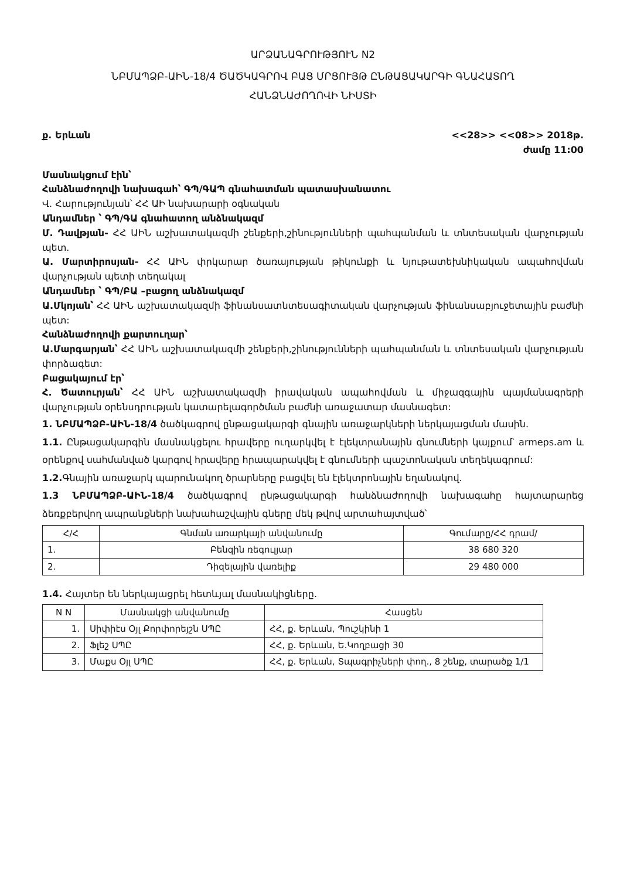ԱՐՁԱՆԱԳՐՈՒԹՅՈՒՆ N2
ՆԲՄԱՊՁԲ-ԱԻՆ-18/4 ԾԱԾԿԱԳՐՈՎ ԲԱՑ ՄՐՑՈՒՅԹ ԸՆԹԱՑԱԿԱՐԳԻ ԳՆԱՀԱՏՈՂ
ՀԱՆՁՆԱԺՈՂՈՎԻ ՆԻՍՏԻ
ք. Երևան <<28>> <<08>> 2018թ.
ժամը 11:00
Մասնակցում էին՝
Հանձնաժողովի նախագահ՝ ԳՊ/ԳԱՊ գնահատման պատասխանատու
Վ. Հարությունյան՝ ՀՀ ԱԻ նախարարի օգնական
Անդամներ ՝ ԳՊ/ԳԱ գնահատող անձնակազմ
Մ. Դավթյան- ՀՀ ԱԻՆ աշխատակազմի շենքերի,շինությունների պահպանման և տնտեսական վարչության պետ.
Ա. Մարտիրոսյան- ՀՀ ԱԻՆ փրկարար ծառայության թիկունքի և նյութատեխնիկական ապահովման վարչության պետի տեղակալ
Անդամներ ՝ ԳՊ/ԲԱ –բացող անձնակազմ
Ա.Մկոյան՝ ՀՀ ԱԻՆ աշխատակազմի ֆինանսատնտեսագիտական վարչության ֆինանսաբյուջետային բաժնի պետ:
Հանձնաժողովի քարտուղար՝
Ա.Մարգարյան՝ ՀՀ ԱԻՆ աշխատակազմի շենքերի,շինությունների պահպանման և տնտեսական վարչության փորձագետ:
Բացակայում էր՝
Հ. Ծատուրյան՝ ՀՀ ԱԻՆ աշխատակազմի իրավական ապահովման և միջազգային պայմանագրերի վարչության օրենսդրության կատարելագործման բաժնի առաջատար մասնագետ:
1. ՆԲՄԱՊՁԲ-ԱԻՆ-18/4 ծածկագրով ընթացակարգի գնային առաջարկների ներկայացման մասին.
1.1. Ընթացակարգին մասնակցելու հրավերը ուղարկվել է էլեկտրանային գնումների կայքում՝ armeps.am և օրենքով սահմանված կարգով հրավերը հրապարակվել է գնումների պաշտոնական տեղեկագրում:
1.2. Գնային առաջարկ պարունակող ծրարները բացվել են էլեկտրոնային եղանակով.
1.3 ՆԲՄԱՊՁԲ-ԱԻՆ-18/4 ծածկագրով ընթացակարգի հանձնաժողովի նախագահը հայտարարեց ձեռքբերվող ապրանքների նախահաշվային գները մեկ թվով արտահայտված՝
| Հ/Հ | Գնման առարկայի անվանումը | Գումարը/ՀՀ դրամ/ |
| --- | --- | --- |
| 1. | Բենզին ռեգուլյար | 38 680 320 |
| 2. | Դիզելային վառելիք | 29 480 000 |
1.4. Հայտեր են ներկայացրել հետևյալ մասնակիցները.
| N N | Մասնակցի անվանումը | Հասցեն |
| --- | --- | --- |
| 1. | Սիփիէս Օյլ Քորփորեյշն ՍՊԸ | ՀՀ, ք. Երևան, Պուշկինի 1 |
| 2. | Ֆլեշ ՍՊԸ | ՀՀ, ք. Երևան, Ե.Կողբացի 30 |
| 3. | Մաքս Օյլ ՍՊԸ | ՀՀ, ք. Երևան, Տպագրիչների փող., 8 շենք, տարածք 1/1 |